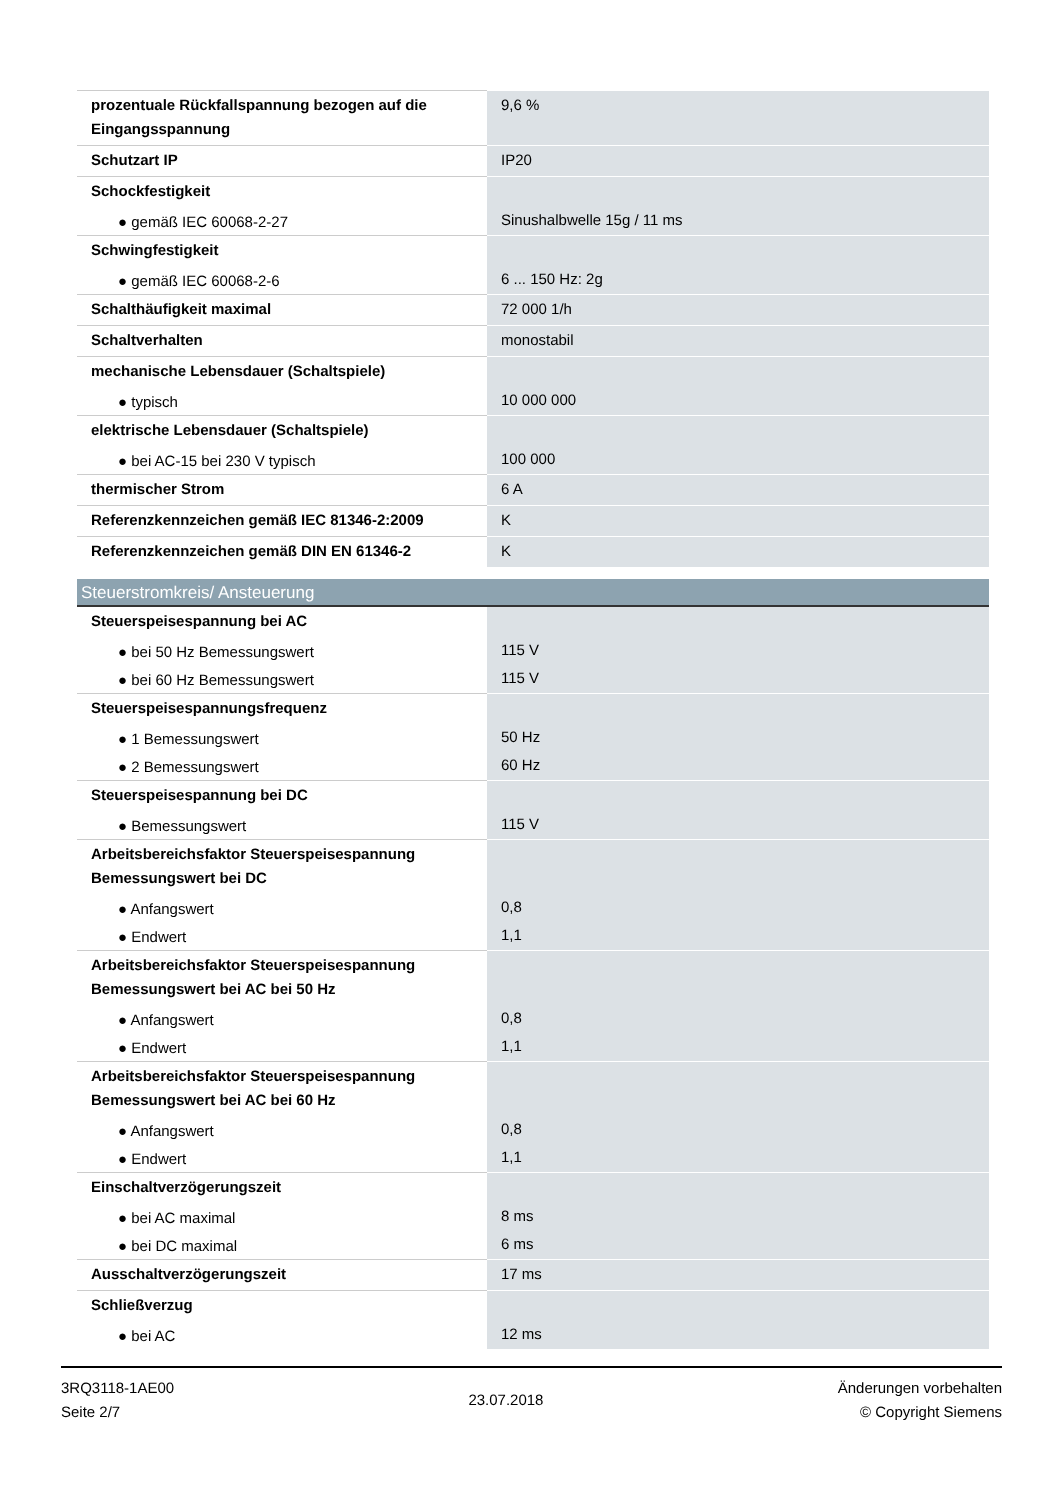| prozentuale Rückfallspannung bezogen auf die Eingangsspannung | 9,6 % |
| Schutzart IP | IP20 |
| Schockfestigkeit | |
| ● gemäß IEC 60068-2-27 | Sinushalbwelle 15g / 11 ms |
| Schwingfestigkeit | |
| ● gemäß IEC 60068-2-6 | 6 ... 150 Hz: 2g |
| Schalthäufigkeit maximal | 72 000 1/h |
| Schaltverhalten | monostabil |
| mechanische Lebensdauer (Schaltspiele) | |
| ● typisch | 10 000 000 |
| elektrische Lebensdauer (Schaltspiele) | |
| ● bei AC-15 bei 230 V typisch | 100 000 |
| thermischer Strom | 6 A |
| Referenzkennzeichen gemäß IEC 81346-2:2009 | K |
| Referenzkennzeichen gemäß DIN EN 61346-2 | K |
| Steuerstromkreis/ Ansteuerung | |
| Steuerspeisespannung bei AC | |
| ● bei 50 Hz Bemessungswert | 115 V |
| ● bei 60 Hz Bemessungswert | 115 V |
| Steuerspeisespannungsfrequenz | |
| ● 1 Bemessungswert | 50 Hz |
| ● 2 Bemessungswert | 60 Hz |
| Steuerspeisespannung bei DC | |
| ● Bemessungswert | 115 V |
| Arbeitsbereichsfaktor Steuerspeisespannung Bemessungswert bei DC | |
| ● Anfangswert | 0,8 |
| ● Endwert | 1,1 |
| Arbeitsbereichsfaktor Steuerspeisespannung Bemessungswert bei AC bei 50 Hz | |
| ● Anfangswert | 0,8 |
| ● Endwert | 1,1 |
| Arbeitsbereichsfaktor Steuerspeisespannung Bemessungswert bei AC bei 60 Hz | |
| ● Anfangswert | 0,8 |
| ● Endwert | 1,1 |
| Einschaltverzögerungszeit | |
| ● bei AC maximal | 8 ms |
| ● bei DC maximal | 6 ms |
| Ausschaltverzögerungszeit | 17 ms |
| Schließverzug | |
| ● bei AC | 12 ms |
3RQ3118-1AE00
Seite 2/7
23.07.2018
Änderungen vorbehalten
© Copyright Siemens